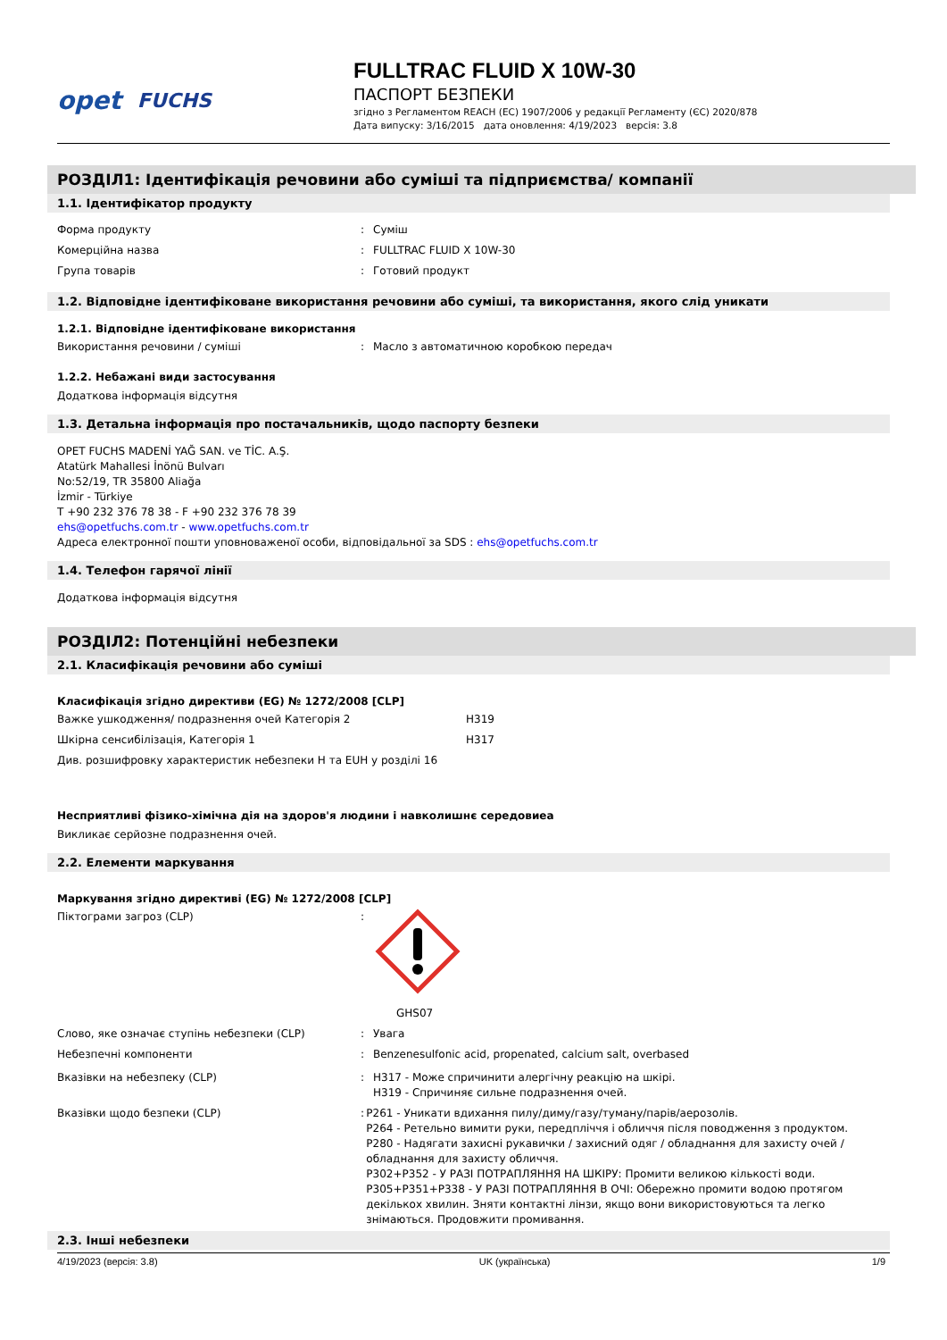opet FUCHS FULLTRAC FLUID X 10W-30
ПАСПОРТ БЕЗПЕКИ
згідно з Регламентом REACH (ЕС) 1907/2006 у редакції Регламенту (ЄС) 2020/878
Дата випуску: 3/16/2015 дата оновлення: 4/19/2023 версія: 3.8
РОЗДІЛ1: Ідентифікація речовини або суміші та підприємства/ компанії
1.1. Ідентифікатор продукту
Форма продукту : Суміш
Комерційна назва : FULLTRAC FLUID X 10W-30
Група товарів : Готовий продукт
1.2. Відповідне ідентифіковане використання речовини або суміші, та використання, якого слід уникати
1.2.1. Відповідне ідентифіковане використання
Використання речовини / суміші : Масло з автоматичною коробкою передач
1.2.2. Небажані види застосування
Додаткова інформація відсутня
1.3. Детальна інформація про постачальників, щодо паспорту безпеки
OPET FUCHS MADENİ YAĞ SAN. ve TİC. A.Ş.
Atatürk Mahallesi İnönü Bulvarı
No:52/19, TR 35800 Aliağa
İzmir - Türkiye
T +90 232 376 78 38 - F +90 232 376 78 39
ehs@opetfuchs.com.tr - www.opetfuchs.com.tr
Адреса електронної пошти уповноваженої особи, відповідальної за SDS : ehs@opetfuchs.com.tr
1.4. Телефон гарячої лінії
Додаткова інформація відсутня
РОЗДІЛ2: Потенційні небезпеки
2.1. Класифікація речовини або суміші
Класифікація згідно директиви (EG) № 1272/2008 [CLP]
Важке ушкодження/ подразнення очей Категорія 2 H319
Шкірна сенсибілізація, Категорія 1 H317
Див. розшифровку характеристик небезпеки H та EUH у розділі 16
Несприятливі фізико-хімічна дія на здоров'я людини і навколишнє середовиеа
Викликає серйозне подразнення очей.
2.2. Елементи маркування
Маркування згідно директиві (EG) № 1272/2008 [CLP]
Піктограми загроз (CLP) :
GHS07
Слово, яке означає ступінь небезпеки (CLP) : Увага
Небезпечні компоненти : Benzenesulfonic acid, propenated, calcium salt, overbased
Вказівки на небезпеку (CLP) : H317 - Може спричинити алергічну реакцію на шкірі.
H319 - Спричиняє сильне подразнення очей.
Вказівки щодо безпеки (CLP) : P261 - Уникати вдихання пилу/диму/газу/туману/парів/аерозолів.
P264 - Ретельно вимити руки, передпліччя і обличчя після поводження з продуктом.
P280 - Надягати захисні рукавички / захисний одяг / обладнання для захисту очей /обладнання для захисту обличчя.
P302+P352 - У РАЗІ ПОТРАПЛЯННЯ НА ШКІРУ: Промити великою кількості води.
P305+P351+P338 - У РАЗІ ПОТРАПЛЯННЯ В ОЧІ: Обережно промити водою протягом декількох хвилин. Зняти контактні лінзи, якщо вони використовуються та легко знімаються. Продовжити промивання.
2.3. Інші небезпеки
4/19/2023 (версія: 3.8) UK (українська) 1/9